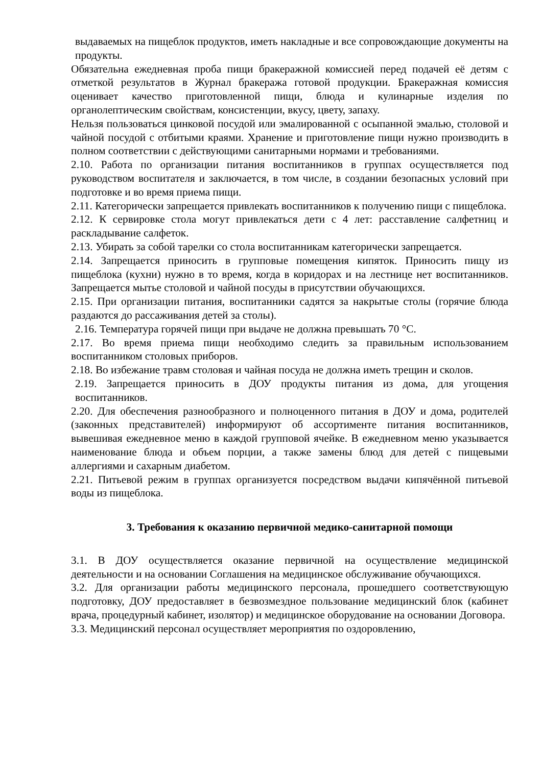выдаваемых на пищеблок продуктов, иметь накладные и все сопровождающие документы на продукты.
Обязательна ежедневная проба пищи бракеражной комиссией перед подачей её детям с отметкой результатов в Журнал бракеража готовой продукции. Бракеражная комиссия оценивает качество приготовленной пищи, блюда и кулинарные изделия по органолептическим свойствам, консистенции, вкусу, цвету, запаху.
Нельзя пользоваться цинковой посудой или эмалированной с осыпанной эмалью, столовой и чайной посудой с отбитыми краями. Хранение и приготовление пищи нужно производить в полном соответствии с действующими санитарными нормами и требованиями.
2.10. Работа по организации питания воспитанников в группах осуществляется под руководством воспитателя и заключается, в том числе, в создании безопасных условий при подготовке и во время приема пищи.
2.11. Категорически запрещается привлекать воспитанников к получению пищи с пищеблока.
2.12. К сервировке стола могут привлекаться дети с 4 лет: расставление салфетниц и раскладывание салфеток.
2.13. Убирать за собой тарелки со стола воспитанникам категорически запрещается.
2.14. Запрещается приносить в групповые помещения кипяток. Приносить пищу из пищеблока (кухни) нужно в то время, когда в коридорах и на лестнице нет воспитанников. Запрещается мытье столовой и чайной посуды в присутствии обучающихся.
2.15. При организации питания, воспитанники садятся за накрытые столы (горячие блюда раздаются до рассаживания детей за столы).
2.16. Температура горячей пищи при выдаче не должна превышать 70 °С.
2.17. Во время приема пищи необходимо следить за правильным использованием воспитанником столовых приборов.
2.18. Во избежание травм столовая и чайная посуда не должна иметь трещин и сколов.
2.19. Запрещается приносить в ДОУ продукты питания из дома, для угощения воспитанников.
2.20. Для обеспечения разнообразного и полноценного питания в ДОУ и дома, родителей (законных представителей) информируют об ассортименте питания воспитанников, вывешивая ежедневное меню в каждой групповой ячейке. В ежедневном меню указывается наименование блюда и объем порции, а также замены блюд для детей с пищевыми аллергиями и сахарным диабетом.
2.21. Питьевой режим в группах организуется посредством выдачи кипячённой питьевой воды из пищеблока.
3. Требования к оказанию первичной медико-санитарной помощи
3.1. В ДОУ осуществляется оказание первичной на осуществление медицинской деятельности и на основании Соглашения на медицинское обслуживание обучающихся.
3.2. Для организации работы медицинского персонала, прошедшего соответствующую подготовку, ДОУ предоставляет в безвозмездное пользование медицинский блок (кабинет врача, процедурный кабинет, изолятор) и медицинское оборудование на основании Договора.
3.3. Медицинский персонал осуществляет мероприятия по оздоровлению,